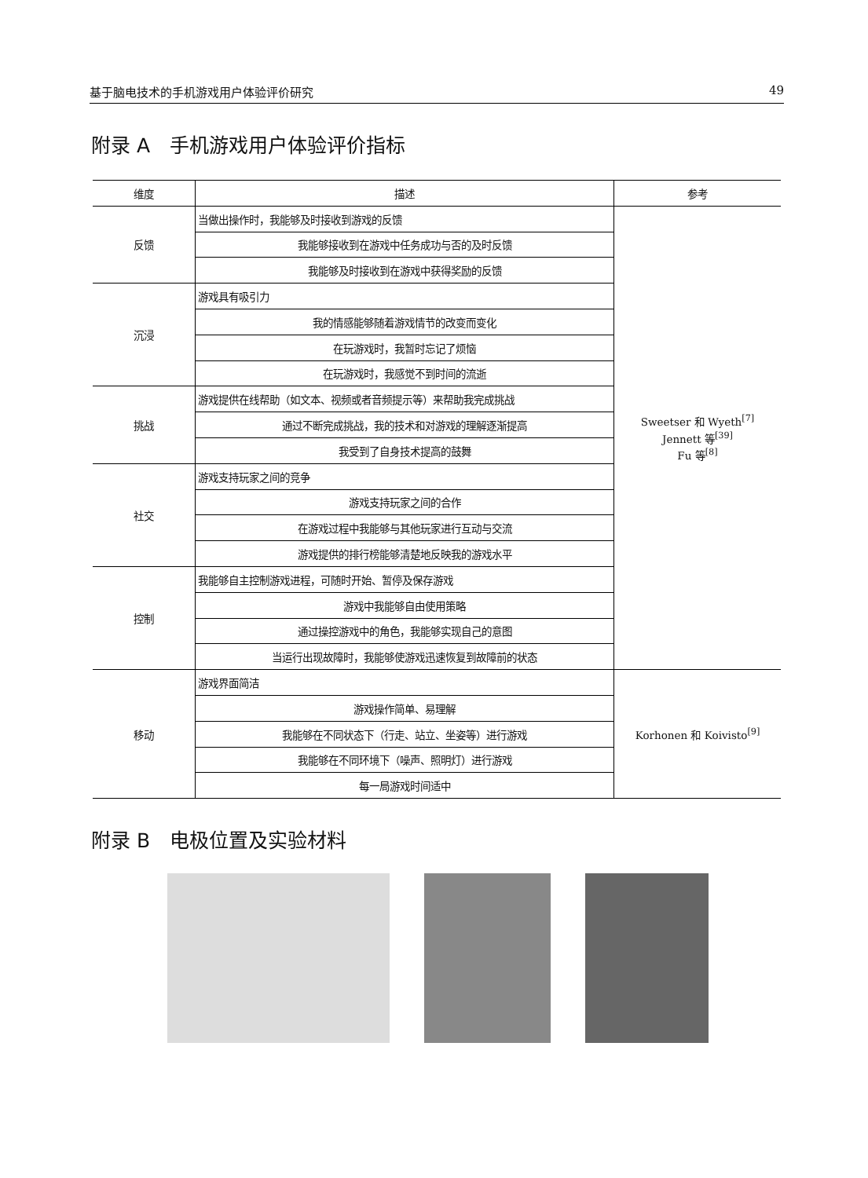基于脑电技术的手机游戏用户体验评价研究 49
附录 A　手机游戏用户体验评价指标
| 维度 | 描述 | 参考 |
| --- | --- | --- |
| 反馈 | 当做出操作时，我能够及时接收到游戏的反馈 | Sweetser 和 Wyeth<sup>[7]</sup> Jennett 等<sup>[39]</sup> Fu 等<sup>[8]</sup> |
| | 我能够接收到在游戏中任务成功与否的及时反馈 | |
| | 我能够及时接收到在游戏中获得奖励的反馈 | |
| 沉浸 | 游戏具有吸引力 | |
| | 我的情感能够随着游戏情节的改变而变化 | |
| | 在玩游戏时，我暂时忘记了烦恼 | |
| | 在玩游戏时，我感觉不到时间的流逝 | |
| 挑战 | 游戏提供在线帮助（如文本、视频或者音频提示等）来帮助我完成挑战 | |
| | 通过不断完成挑战，我的技术和对游戏的理解逐渐提高 | |
| | 我受到了自身技术提高的鼓舞 | |
| 社交 | 游戏支持玩家之间的竞争 | |
| | 游戏支持玩家之间的合作 | |
| | 在游戏过程中我能够与其他玩家进行互动与交流 | |
| | 游戏提供的排行榜能够清楚地反映我的游戏水平 | |
| 控制 | 我能够自主控制游戏进程，可随时开始、暂停及保存游戏 | |
| | 游戏中我能够自由使用策略 | |
| | 通过操控游戏中的角色，我能够实现自己的意图 | |
| | 当运行出现故障时，我能够使游戏迅速恢复到故障前的状态 | |
| 移动 | 游戏界面简洁 | Korhonen 和 Koivisto<sup>[9]</sup> |
| | 游戏操作简单、易理解 | |
| | 我能够在不同状态下（行走、站立、坐姿等）进行游戏 | |
| | 我能够在不同环境下（噪声、照明灯）进行游戏 | |
| | 每一局游戏时间适中 | |
附录 B　电极位置及实验材料